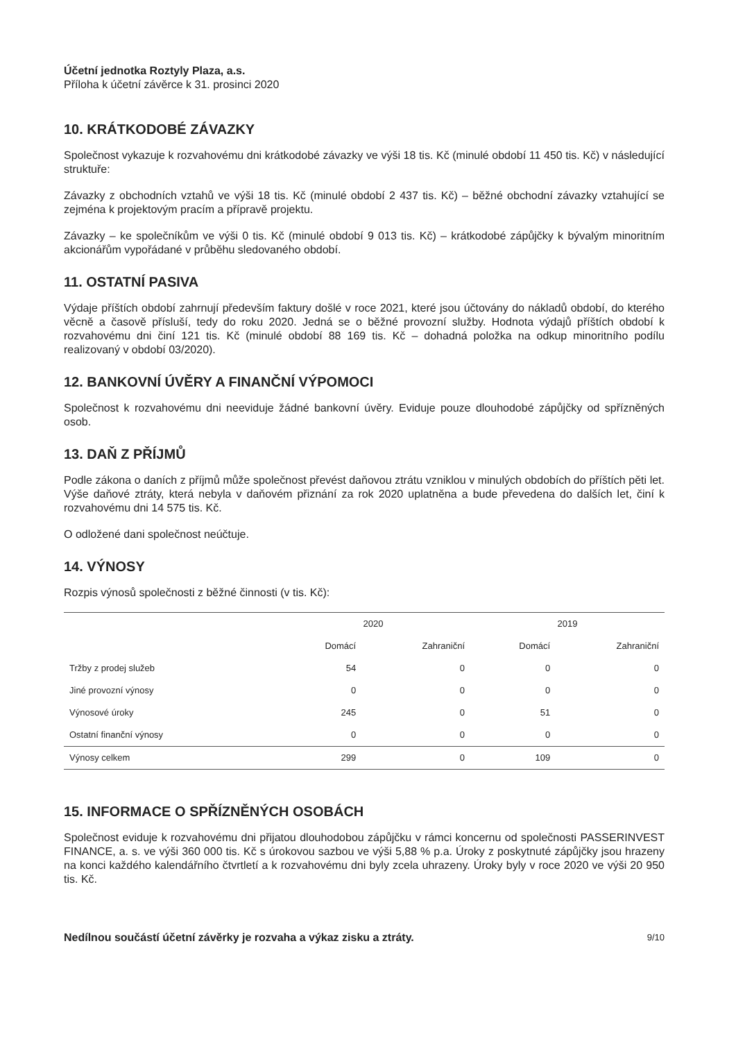Účetní jednotka Roztyly Plaza, a.s.
Příloha k účetní závěrce k 31. prosinci 2020
10. KRÁTKODOBÉ ZÁVAZKY
Společnost vykazuje k rozvahovému dni krátkodobé závazky ve výši 18 tis. Kč (minulé období 11 450 tis. Kč) v následující struktuře:
Závazky z obchodních vztahů ve výši 18 tis. Kč (minulé období 2 437 tis. Kč) – běžné obchodní závazky vztahující se zejména k projektovým pracím a přípravě projektu.
Závazky – ke společníkům ve výši 0 tis. Kč (minulé období 9 013 tis. Kč) – krátkodobé zápůjčky k bývalým minoritním akcionářům vypořádané v průběhu sledovaného období.
11. OSTATNÍ PASIVA
Výdaje příštích období zahrnují především faktury došlé v roce 2021, které jsou účtovány do nákladů období, do kterého věcně a časově přísluší, tedy do roku 2020. Jedná se o běžné provozní služby. Hodnota výdajů příštích období k rozvahovému dni činí 121 tis. Kč (minulé období 88 169 tis. Kč – dohadná položka na odkup minoritního podílu realizovaný v období 03/2020).
12. BANKOVNÍ ÚVĚRY A FINANČNÍ VÝPOMOCI
Společnost k rozvahovému dni neeviduje žádné bankovní úvěry. Eviduje pouze dlouhodobé zápůjčky od spřízněných osob.
13. DAŇ Z PŘÍJMŮ
Podle zákona o daních z příjmů může společnost převést daňovou ztrátu vzniklou v minulých obdobích do příštích pěti let. Výše daňové ztráty, která nebyla v daňovém přiznání za rok 2020 uplatněna a bude převedena do dalších let, činí k rozvahovému dni 14 575 tis. Kč.
O odložené dani společnost neúčtuje.
14. VÝNOSY
Rozpis výnosů společnosti z běžné činnosti (v tis. Kč):
| | 2020 | | 2019 | |
| --- | --- | --- | --- | --- |
| | Domácí | Zahraniční | Domácí | Zahraniční |
| Tržby z prodej služeb | 54 | 0 | 0 | 0 |
| Jiné provozní výnosy | 0 | 0 | 0 | 0 |
| Výnosové úroky | 245 | 0 | 51 | 0 |
| Ostatní finanční výnosy | 0 | 0 | 0 | 0 |
| Výnosy celkem | 299 | 0 | 109 | 0 |
15. INFORMACE O SPŘÍZNĚNÝCH OSOBÁCH
Společnost eviduje k rozvahovému dni přijatou dlouhodobou zápůjčku v rámci koncernu od společnosti PASSERINVEST FINANCE, a. s. ve výši 360 000 tis. Kč s úrokovou sazbou ve výši 5,88 % p.a. Úroky z poskytnuté zápůjčky jsou hrazeny na konci každého kalendářního čtvrtletí a k rozvahovému dni byly zcela uhrazeny. Úroky byly v roce 2020 ve výši 20 950 tis. Kč.
Nedílnou součástí účetní závěrky je rozvaha a výkaz zisku a ztráty. 9/10